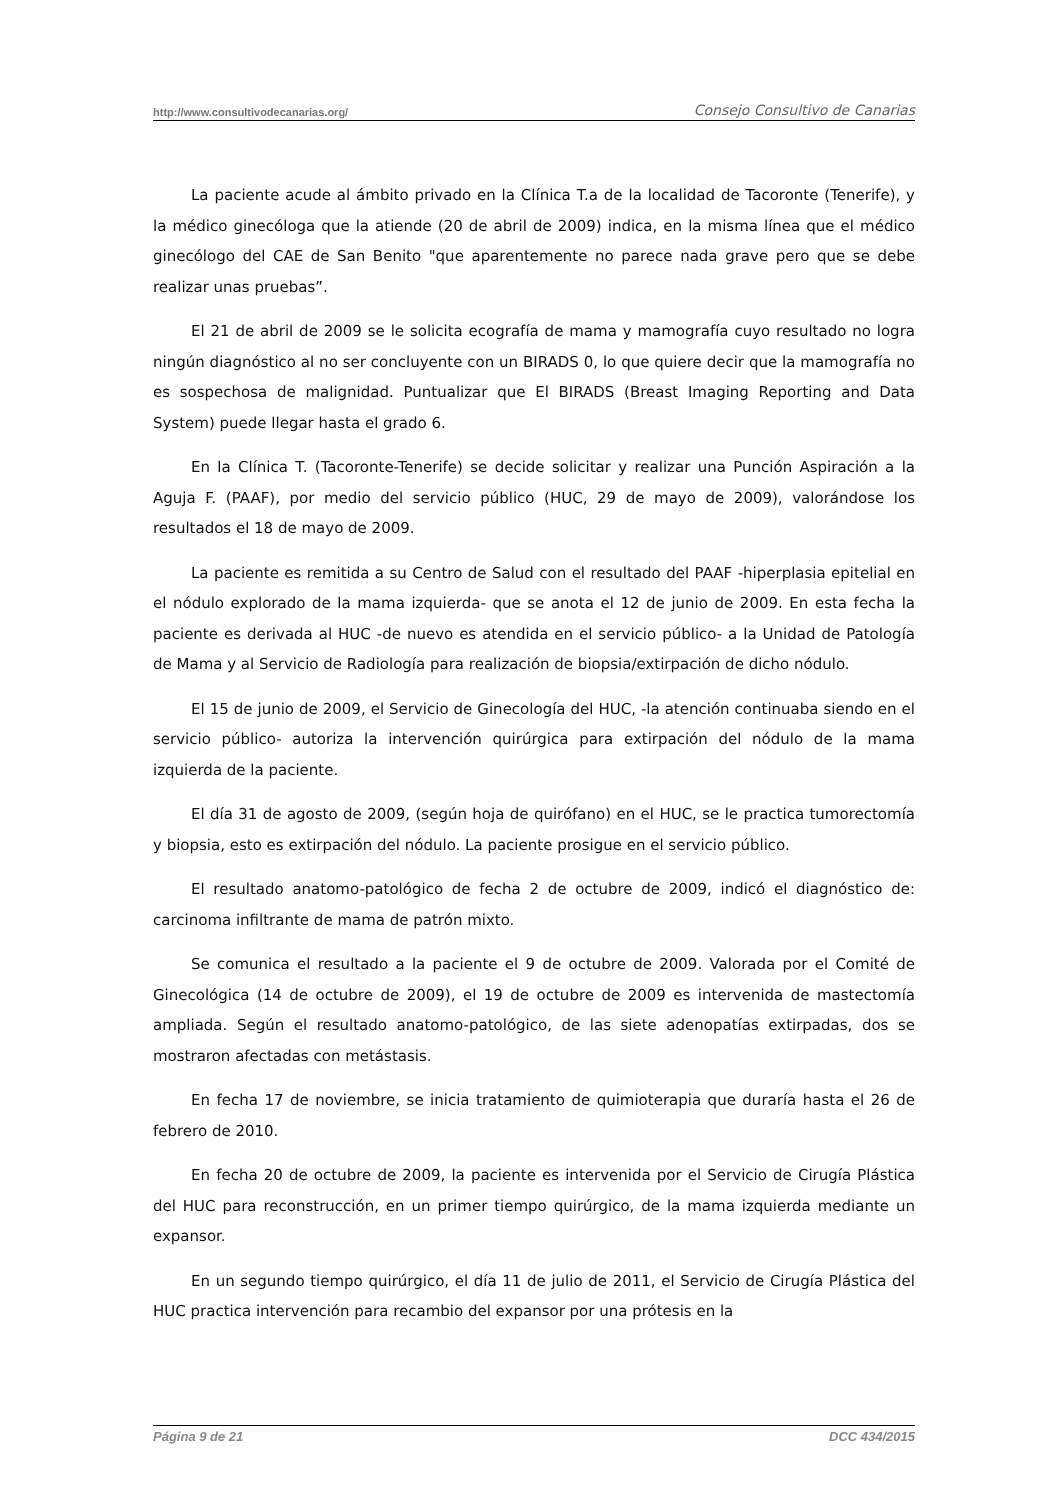http://www.consultivodecanarias.org/ Consejo Consultivo de Canarias
La paciente acude al ámbito privado en la Clínica T.a de la localidad de Tacoronte (Tenerife), y la médico ginecóloga que la atiende (20 de abril de 2009) indica, en la misma línea que el médico ginecólogo del CAE de San Benito "que aparentemente no parece nada grave pero que se debe realizar unas pruebas”.
El 21 de abril de 2009 se le solicita ecografía de mama y mamografía cuyo resultado no logra ningún diagnóstico al no ser concluyente con un BIRADS 0, lo que quiere decir que la mamografía no es sospechosa de malignidad. Puntualizar que El BIRADS (Breast Imaging Reporting and Data System) puede llegar hasta el grado 6.
En la Clínica T. (Tacoronte-Tenerife) se decide solicitar y realizar una Punción Aspiración a la Aguja F. (PAAF), por medio del servicio público (HUC, 29 de mayo de 2009), valorándose los resultados el 18 de mayo de 2009.
La paciente es remitida a su Centro de Salud con el resultado del PAAF -hiperplasia epitelial en el nódulo explorado de la mama izquierda- que se anota el 12 de junio de 2009. En esta fecha la paciente es derivada al HUC -de nuevo es atendida en el servicio público- a la Unidad de Patología de Mama y al Servicio de Radiología para realización de biopsia/extirpación de dicho nódulo.
El 15 de junio de 2009, el Servicio de Ginecología del HUC, -la atención continuaba siendo en el servicio público- autoriza la intervención quirúrgica para extirpación del nódulo de la mama izquierda de la paciente.
El día 31 de agosto de 2009, (según hoja de quirófano) en el HUC, se le practica tumorectomía y biopsia, esto es extirpación del nódulo. La paciente prosigue en el servicio público.
El resultado anatomo-patológico de fecha 2 de octubre de 2009, indicó el diagnóstico de: carcinoma infiltrante de mama de patrón mixto.
Se comunica el resultado a la paciente el 9 de octubre de 2009. Valorada por el Comité de Ginecológica (14 de octubre de 2009), el 19 de octubre de 2009 es intervenida de mastectomía ampliada. Según el resultado anatomo-patológico, de las siete adenopatías extirpadas, dos se mostraron afectadas con metástasis.
En fecha 17 de noviembre, se inicia tratamiento de quimioterapia que duraría hasta el 26 de febrero de 2010.
En fecha 20 de octubre de 2009, la paciente es intervenida por el Servicio de Cirugía Plástica del HUC para reconstrucción, en un primer tiempo quirúrgico, de la mama izquierda mediante un expansor.
En un segundo tiempo quirúrgico, el día 11 de julio de 2011, el Servicio de Cirugía Plástica del HUC practica intervención para recambio del expansor por una prótesis en la
Página 9 de 21 DCC 434/2015